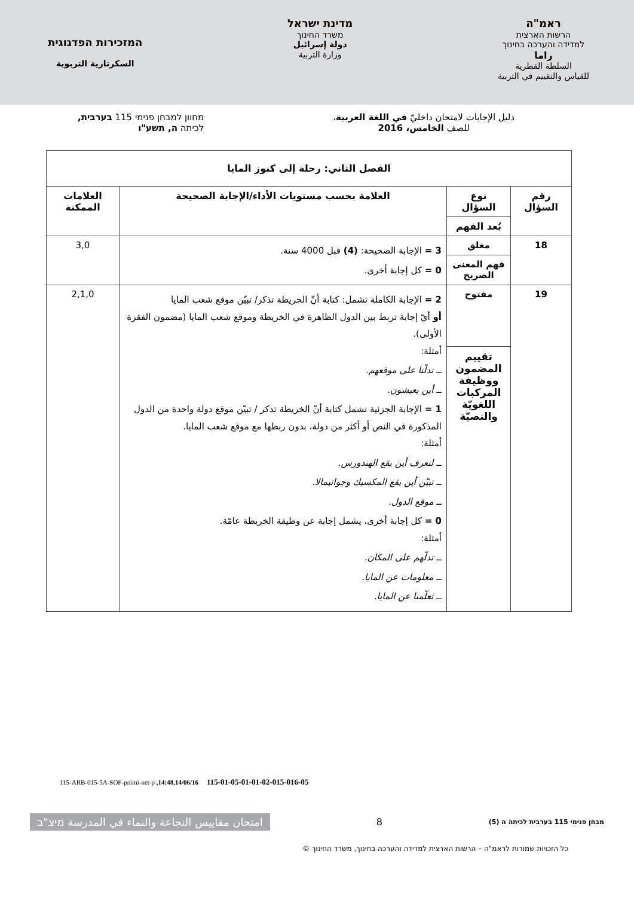ראמ"ה
הרשות הארצית
למדידה והערכה בחינוך
راما
السلطة القطرية
للقياس والتقييم في التربية
מדינת ישראל
משרד החינוך
دولة إسرائيل
وزارة التربية
המזכירות הפדגוגית
السكرتارية التربوية
دليل الإجابات لامتحان داخليّ في اللغة العربية،
للصف الخامس، 2016
מחוון למבחן פנימי 115 בערבית,
לכיתה ה, תשע"ו
| الفصل الثاني: رحلة إلى كنوز المايا | | | |
| --- | --- | --- | --- |
| رقم السؤال | نوع السؤال | العلامة بحسب مستويات الأداء/الإجابة الصحيحة | العلامات الممكنة |
| | بُعد الفهم | | |
| 18 | مغلق | 3 = الإجابة الصحيحة: (4) قبل 4000 سنة. 0 = كل إجابة أخرى. | 3,0 |
| | فهم المعنى الصريح | | |
| 19 | مفتوح | 2 = الإجابة الكاملة تشمل: كتابة أنّ الخريطة تذكر/ تبيّن موقع شعب المايا أو أيّ إجابة تربط بين الدول الظاهرة في الخريطة وموقع شعب المايا (مضمون الفقرة الأولى). أمثلة: ــ تدلّنا على موقعهم. ــ أين يعيشون. 1 = الإجابة الجزئية تشمل كتابة أنّ الخريطة تذكر / تبيّن موقع دولة واحدة من الدول المذكورة في النص أو أكثر من دولة، بدون ربطها مع موقع شعب المايا. أمثلة: ــ لنعرف أين يقع الهندورس. ــ تبيّن أين يقع المكسيك وجواتيمالا. ــ موقع الدول. 0 = كل إجابة أخرى، يشمل إجابة عن وظيفة الخريطة عامّة. أمثلة: ــ تدلّهم على المكان. ــ معلومات عن المايا. ــ تعلّمنا عن المايا. | 2,1,0 |
| | تقييم المضمون ووظيفة المركبات اللغويّة والنصيّة | | |
115-ARB-015-5A-SOF-pnimi-net-p ,14:48,14/06/16 115-01-05-01-01-02-015-016-05
امتحان مقاييس النجاعة والنماء في المدرسة מיצ"ב
8
מבחן פנימי 115 בערבית לכיתה ה (5)
© כל הזכויות שמורות לראמ"ה – הרשות הארצית למדידה והערכה בחינוך, משרד החינוך